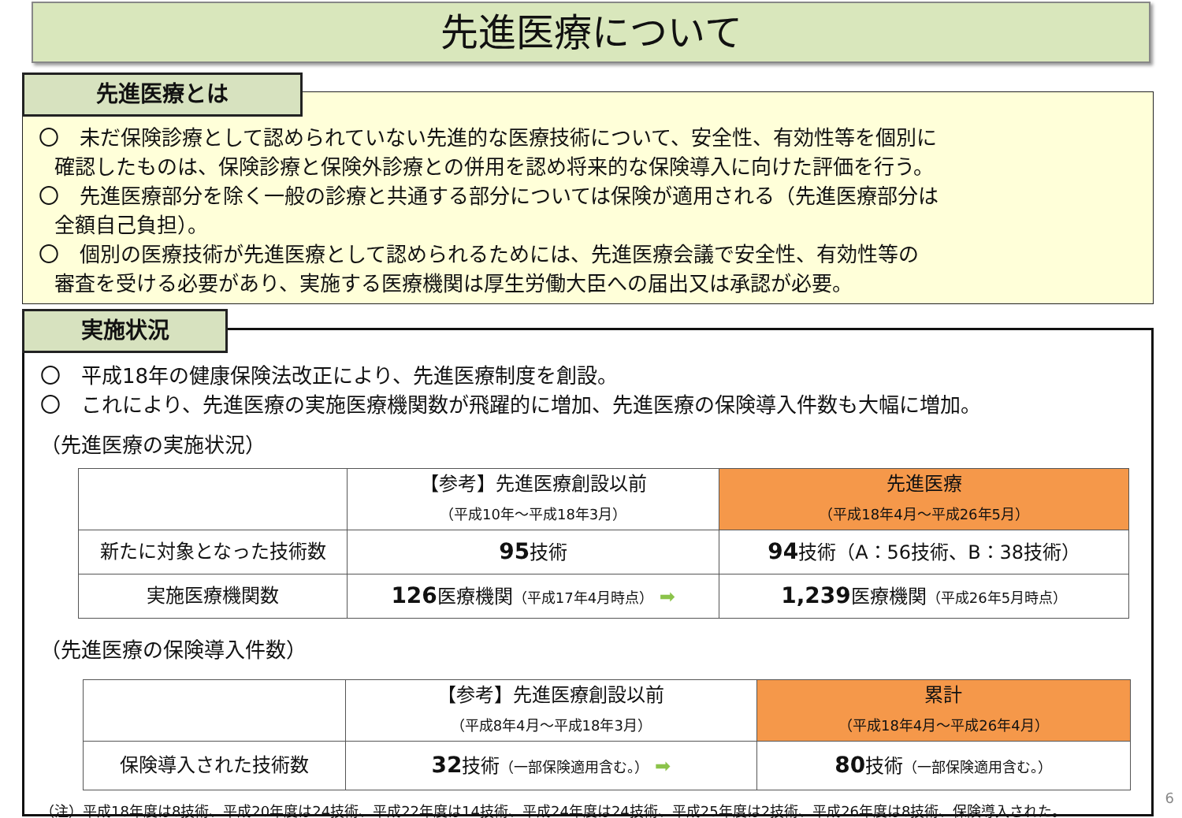先進医療について
先進医療とは
〇　未だ保険診療として認められていない先進的な医療技術について、安全性、有効性等を個別に
確認したものは、保険診療と保険外診療との併用を認め将来的な保険導入に向けた評価を行う。
〇　先進医療部分を除く一般の診療と共通する部分については保険が適用される（先進医療部分は
全額自己負担）。
〇　個別の医療技術が先進医療として認められるためには、先進医療会議で安全性、有効性等の
審査を受ける必要があり、実施する医療機関は厚生労働大臣への届出又は承認が必要。
実施状況
〇　平成18年の健康保険法改正により、先進医療制度を創設。
〇　これにより、先進医療の実施医療機関数が飛躍的に増加、先進医療の保険導入件数も大幅に増加。
（先進医療の実施状況）
| | 【参考】先進医療創設以前 （平成10年～平成18年3月） | 先進医療 （平成18年4月～平成26年5月） |
| --- | --- | --- |
| 新たに対象となった技術数 | 95 技術 | 94 技術（A：56技術、B：38技術） |
| 実施医療機関数 | 126 医療機関 （平成17年4月時点） ➡ | 1,239 医療機関 （平成26年5月時点） |
（先進医療の保険導入件数）
| | 【参考】先進医療創設以前 （平成8年4月～平成18年3月） | 累計 （平成18年4月～平成26年4月） |
| --- | --- | --- |
| 保険導入された技術数 | 32 技術 （一部保険適用含む。） ➡ | 80 技術 （一部保険適用含む。） |
（注）平成18年度は8技術、平成20年度は24技術、平成22年度は14技術、平成24年度は24技術、平成25年度は2技術、平成26年度は8技術、保険導入された。
6